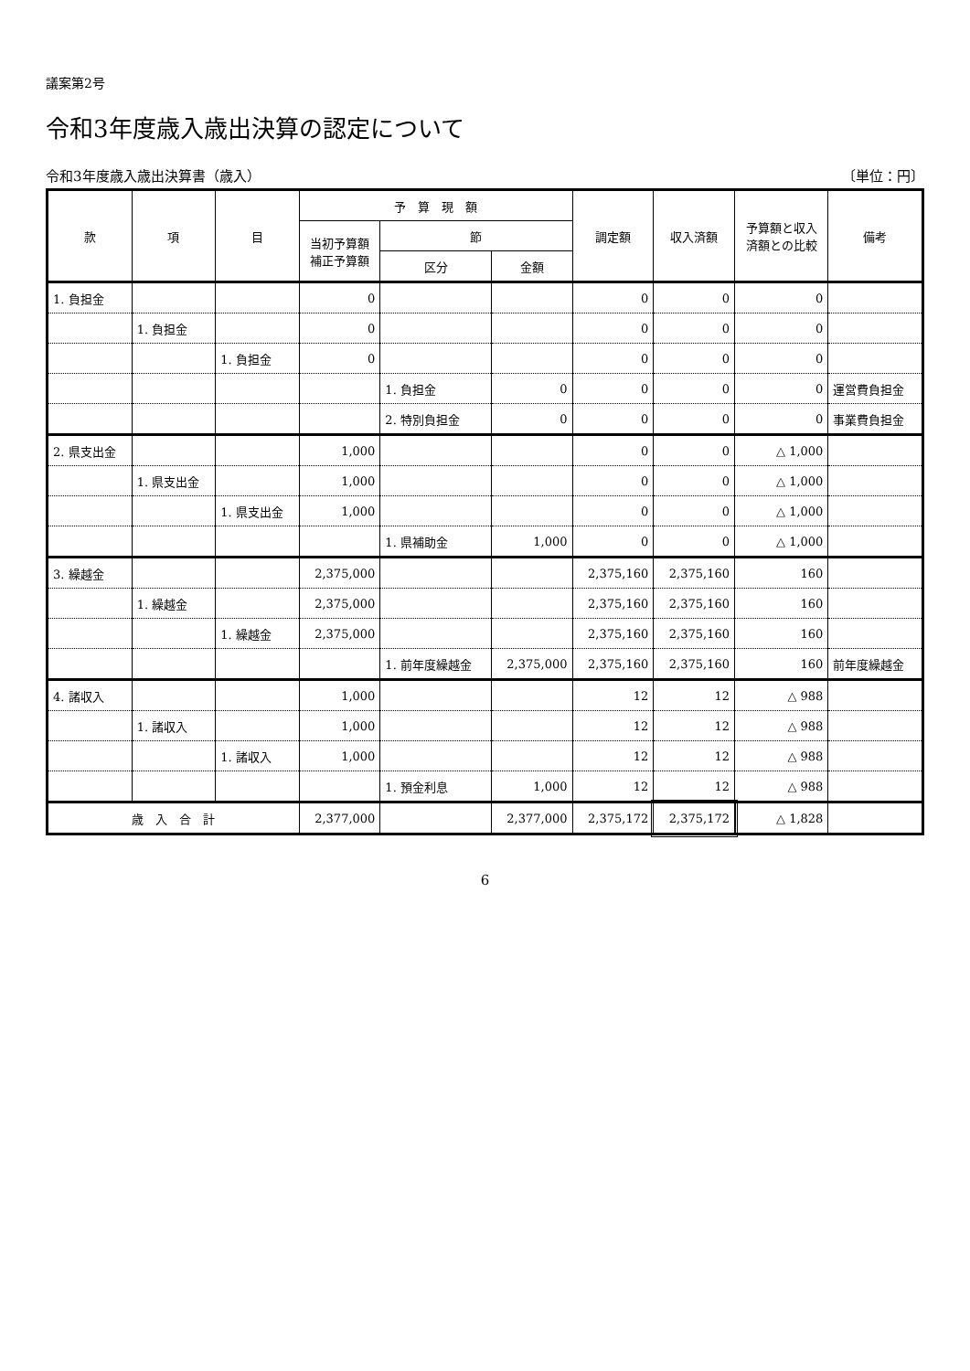議案第2号
令和3年度歳入歳出決算の認定について
令和3年度歳入歳出決算書（歳入） 〔単位：円〕
| 款 | 項 | 目 | 予 算 現 額 | | | 調定額 | 収入済額 | 予算額と収入 済額との比較 | 備考 |
| --- | --- | --- | --- | --- | --- | --- | --- | --- | --- |
| | | | 当初予算額 補正予算額 | 節 | | | | | |
| | | | | 区分 | 金額 | | | | |
| 1. 負担金 | | | 0 | | | 0 | 0 | 0 | |
| | 1. 負担金 | | 0 | | | 0 | 0 | 0 | |
| | | 1. 負担金 | 0 | | | 0 | 0 | 0 | |
| | | | | 1. 負担金 | 0 | 0 | 0 | 0 | 運営費負担金 |
| | | | | 2. 特別負担金 | 0 | 0 | 0 | 0 | 事業費負担金 |
| 2. 県支出金 | | | 1,000 | | | 0 | 0 | △ 1,000 | |
| | 1. 県支出金 | | 1,000 | | | 0 | 0 | △ 1,000 | |
| | | 1. 県支出金 | 1,000 | | | 0 | 0 | △ 1,000 | |
| | | | | 1. 県補助金 | 1,000 | 0 | 0 | △ 1,000 | |
| 3. 繰越金 | | | 2,375,000 | | | 2,375,160 | 2,375,160 | 160 | |
| | 1. 繰越金 | | 2,375,000 | | | 2,375,160 | 2,375,160 | 160 | |
| | | 1. 繰越金 | 2,375,000 | | | 2,375,160 | 2,375,160 | 160 | |
| | | | | 1. 前年度繰越金 | 2,375,000 | 2,375,160 | 2,375,160 | 160 | 前年度繰越金 |
| 4. 諸収入 | | | 1,000 | | | 12 | 12 | △ 988 | |
| | 1. 諸収入 | | 1,000 | | | 12 | 12 | △ 988 | |
| | | 1. 諸収入 | 1,000 | | | 12 | 12 | △ 988 | |
| | | | | 1. 預金利息 | 1,000 | 12 | 12 | △ 988 | |
| 歳 入 合 計 | | | 2,377,000 | | 2,377,000 | 2,375,172 | 2,375,172 | △ 1,828 | |
6